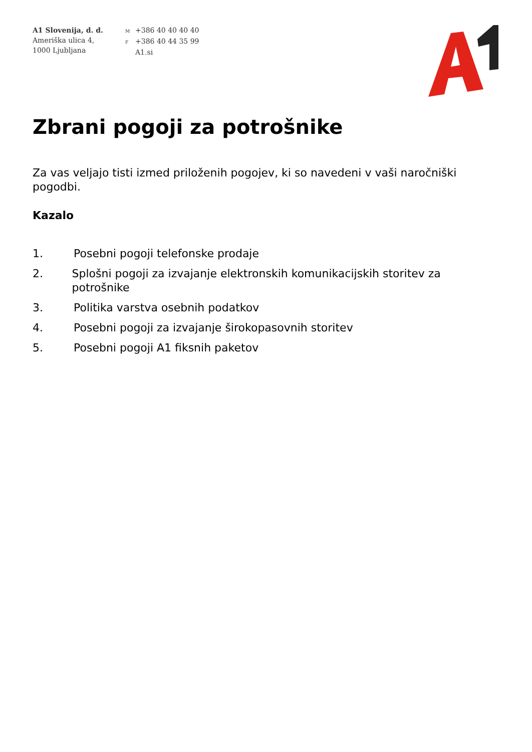A1 Slovenija, d. d.
Ameriška ulica 4,
1000 Ljubljana
M +386 40 40 40 40
F +386 40 44 35 99
A1.si
Zbrani pogoji za potrošnike
Za vas veljajo tisti izmed priloženih pogojev, ki so navedeni v vaši naročniški pogodbi.
Kazalo
1. Posebni pogoji telefonske prodaje
2. Splošni pogoji za izvajanje elektronskih komunikacijskih storitev za potrošnike
3. Politika varstva osebnih podatkov
4. Posebni pogoji za izvajanje širokopasovnih storitev
5. Posebni pogoji A1 fiksnih paketov